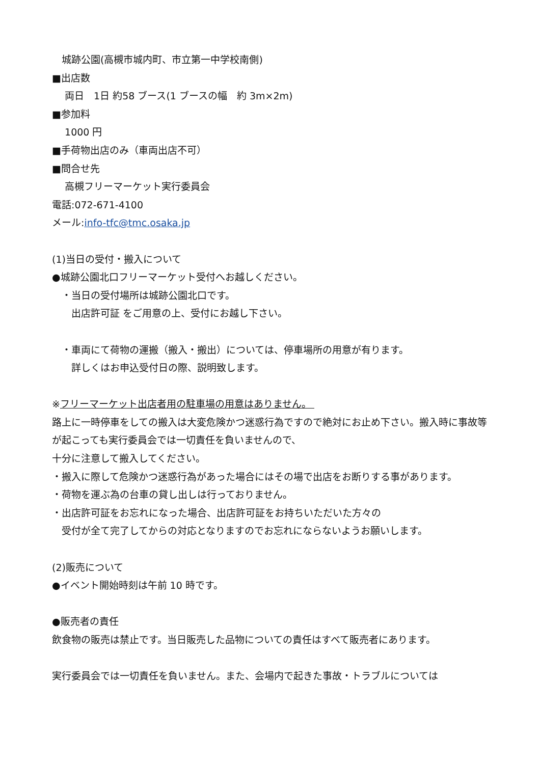城跡公園(高槻市城内町、市立第一中学校南側)
■出店数
　 両日　1日 約58 ブース(1 ブースの幅　約 3m×2m)
■参加料
　 1000 円
■手荷物出店のみ（車両出店不可）
■問合せ先
　 高槻フリーマーケット実行委員会
電話:072-671-4100
メール:info-tfc@tmc.osaka.jp
(1)当日の受付・搬入について
●城跡公園北口フリーマーケット受付へお越しください。
　・当日の受付場所は城跡公園北口です。
　　出店許可証 をご用意の上、受付にお越し下さい。
　・車両にて荷物の運搬（搬入・搬出）については、停車場所の用意が有ります。
　　詳しくはお申込受付日の際、説明致します。
※フリーマーケット出店者用の駐車場の用意はありません。
路上に一時停車をしての搬入は大変危険かつ迷惑行為ですので絶対にお止め下さい。搬入時に事故等が起こっても実行委員会では一切責任を負いませんので、
十分に注意して搬入してください。
・搬入に際して危険かつ迷惑行為があった場合にはその場で出店をお断りする事があります。
・荷物を運ぶ為の台車の貸し出しは行っておりません。
・出店許可証をお忘れになった場合、出店許可証をお持ちいただいた方々の
　受付が全て完了してからの対応となりますのでお忘れにならないようお願いします。
(2)販売について
●イベント開始時刻は午前 10 時です。
●販売者の責任
飲食物の販売は禁止です。当日販売した品物についての責任はすべて販売者にあります。
実行委員会では一切責任を負いません。また、会場内で起きた事故・トラブルについては